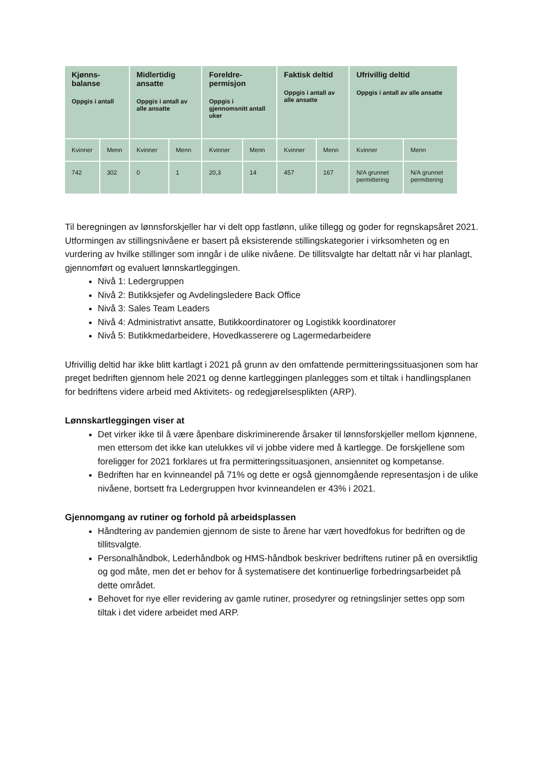| Kjønns- balanse Oppgis i antall | | Midlertidig ansatte Oppgis i antall av alle ansatte | | Foreldre- permisjon Oppgis i gjennomsnitt antall uker | | Faktisk deltid Oppgis i antall av alle ansatte | | Ufrivillig deltid Oppgis i antall av alle ansatte | |
| --- | --- | --- | --- | --- | --- | --- | --- | --- | --- |
| Kvinner | Menn | Kvinner | Menn | Kvinner | Menn | Kvinner | Menn | Kvinner | Menn |
| 742 | 302 | 0 | 1 | 20,3 | 14 | 457 | 167 | N/A grunnet permittering | N/A grunnet permittering |
Til beregningen av lønnsforskjeller har vi delt opp fastlønn, ulike tillegg og goder for regnskapsåret 2021. Utformingen av stillingsnivåene er basert på eksisterende stillingskategorier i virksomheten og en vurdering av hvilke stillinger som inngår i de ulike nivåene. De tillitsvalgte har deltatt når vi har planlagt, gjennomført og evaluert lønnskartleggingen.
Nivå 1: Ledergruppen
Nivå 2: Butikksjefer og Avdelingsledere Back Office
Nivå 3: Sales Team Leaders
Nivå 4: Administrativt ansatte, Butikkoordinatorer og Logistikk koordinatorer
Nivå 5: Butikkmedarbeidere, Hovedkasserere og Lagermedarbeidere
Ufrivillig deltid har ikke blitt kartlagt i 2021 på grunn av den omfattende permitteringssituasjonen som har preget bedriften gjennom hele 2021 og denne kartleggingen planlegges som et tiltak i handlingsplanen for bedriftens videre arbeid med Aktivitets- og redegjørelsesplikten (ARP).
Lønnskartleggingen viser at
Det virker ikke til å være åpenbare diskriminerende årsaker til lønnsforskjeller mellom kjønnene, men ettersom det ikke kan utelukkes vil vi jobbe videre med å kartlegge. De forskjellene som foreligger for 2021 forklares ut fra permitteringssituasjonen, ansiennitet og kompetanse.
Bedriften har en kvinneandel på 71% og dette er også gjennomgående representasjon i de ulike nivåene, bortsett fra Ledergruppen hvor kvinneandelen er 43% i 2021.
Gjennomgang av rutiner og forhold på arbeidsplassen
Håndtering av pandemien gjennom de siste to årene har vært hovedfokus for bedriften og de tillitsvalgte.
Personalhåndbok, Lederhåndbok og HMS-håndbok beskriver bedriftens rutiner på en oversiktlig og god måte, men det er behov for å systematisere det kontinuerlige forbedringsarbeidet på dette området.
Behovet for nye eller revidering av gamle rutiner, prosedyrer og retningslinjer settes opp som tiltak i det videre arbeidet med ARP.